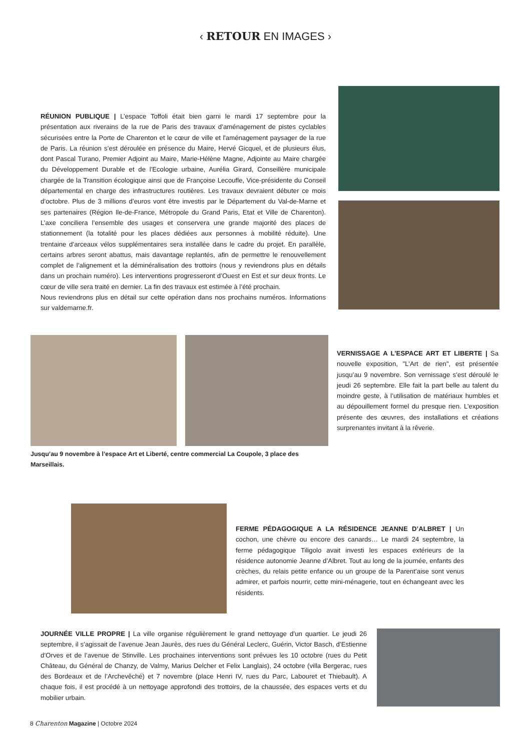‹ RETOUR EN IMAGES ›
RÉUNION PUBLIQUE | L’espace Toffoli était bien garni le mardi 17 septembre pour la présentation aux riverains de la rue de Paris des travaux d’aménagement de pistes cyclables sécurisées entre la Porte de Charenton et le cœur de ville et l'aménagement paysager de la rue de Paris. La réunion s’est déroulée en présence du Maire, Hervé Gicquel, et de plusieurs élus, dont Pascal Turano, Premier Adjoint au Maire, Marie-Hélène Magne, Adjointe au Maire chargée du Développement Durable et de l'Ecologie urbaine, Aurélia Girard, Conseillère municipale chargée de la Transition écologique ainsi que de Françoise Lecoufle, Vice-présidente du Conseil départemental en charge des infrastructures routières. Les travaux devraient débuter ce mois d’octobre. Plus de 3 millions d’euros vont être investis par le Département du Val-de-Marne et ses partenaires (Région Ile-de-France, Métropole du Grand Paris, Etat et Ville de Charenton). L’axe conciliera l’ensemble des usages et conservera une grande majorité des places de stationnement (la totalité pour les places dédiées aux personnes à mobilité réduite). Une trentaine d’arceaux vélos supplémentaires sera installée dans le cadre du projet. En parallèle, certains arbres seront abattus, mais davantage replantés, afin de permettre le renouvellement complet de l’alignement et la déminéralisation des trottoirs (nous y reviendrons plus en détails dans un prochain numéro). Les interventions progresseront d’Ouest en Est et sur deux fronts. Le cœur de ville sera traité en dernier. La fin des travaux est estimée à l’été prochain.
Nous reviendrons plus en détail sur cette opération dans nos prochains numéros. Informations sur valdemarne.fr.
Jusqu’au 9 novembre à l’espace Art et Liberté, centre commercial La Coupole, 3 place des Marseillais.
VERNISSAGE A L’ESPACE ART ET LIBERTE | Sa nouvelle exposition, "L’Art de rien", est présentée jusqu’au 9 novembre. Son vernissage s’est déroulé le jeudi 26 septembre. Elle fait la part belle au talent du moindre geste, à l’utilisation de matériaux humbles et au dépouillement formel du presque rien. L’exposition présente des œuvres, des installations et créations surprenantes invitant à la rêverie.
FERME PÉDAGOGIQUE A LA RÉSIDENCE JEANNE D’ALBRET | Un cochon, une chèvre ou encore des canards… Le mardi 24 septembre, la ferme pédagogique Tiligolo avait investi les espaces extérieurs de la résidence autonomie Jeanne d’Albret. Tout au long de la journée, enfants des crèches, du relais petite enfance ou un groupe de la Parent’aise sont venus admirer, et parfois nourrir, cette mini-ménagerie, tout en échangeant avec les résidents.
JOURNÉE VILLE PROPRE | La ville organise régulièrement le grand nettoyage d’un quartier. Le jeudi 26 septembre, il s’agissait de l’avenue Jean Jaurès, des rues du Général Leclerc, Guérin, Victor Basch, d’Estienne d’Orves et de l’avenue de Stinville. Les prochaines interventions sont prévues les 10 octobre (rues du Petit Château, du Général de Chanzy, de Valmy, Marius Delcher et Felix Langlais), 24 octobre (villa Bergerac, rues des Bordeaux et de l’Archevêché) et 7 novembre (place Henri IV, rues du Parc, Labouret et Thiebault). A chaque fois, il est procédé à un nettoyage approfondi des trottoirs, de la chaussée, des espaces verts et du mobilier urbain.
8 Charenton Magazine | Octobre 2024